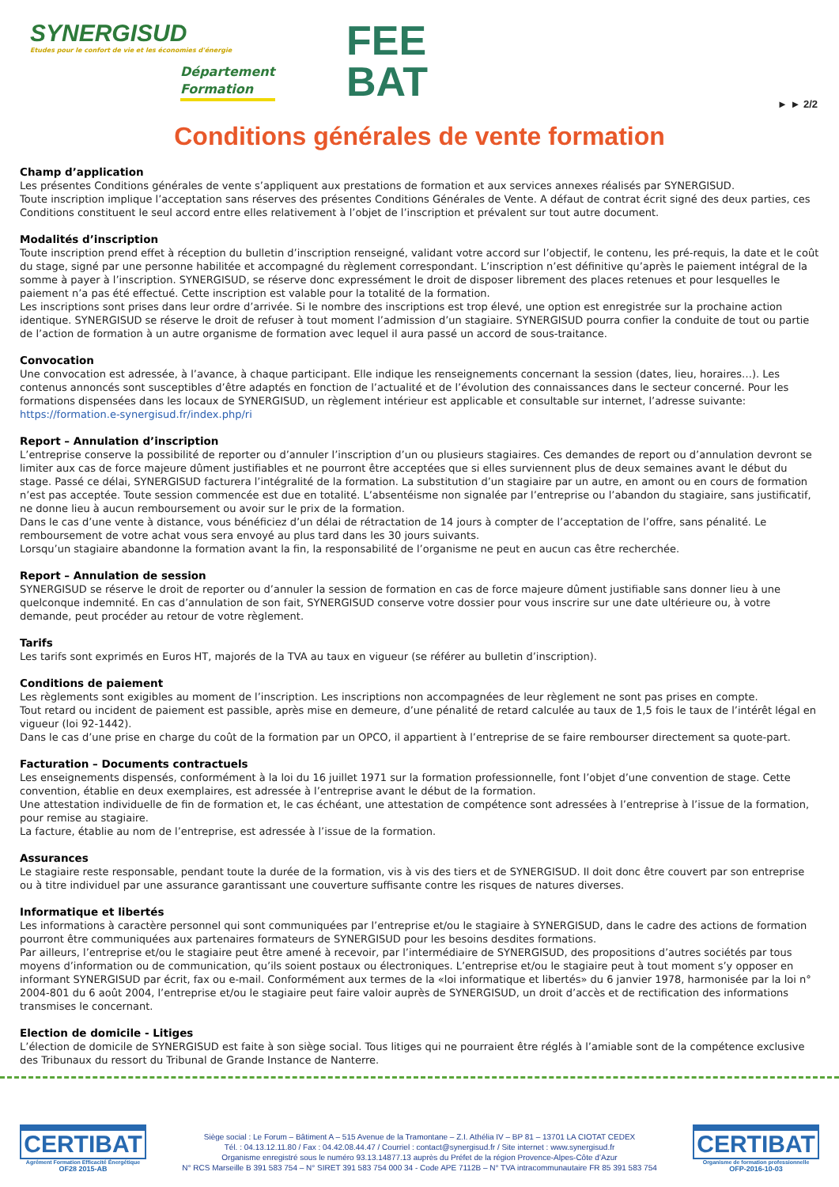SYNERGISUD
Etudes pour le confort de vie et les économies d'énergie
Département
Formation
FEE
BAT
► ► 2/2
Conditions générales de vente formation
Champ d’application
Les présentes Conditions générales de vente s’appliquent aux prestations de formation et aux services annexes réalisés par SYNERGISUD.
Toute inscription implique l’acceptation sans réserves des présentes Conditions Générales de Vente. A défaut de contrat écrit signé des deux parties, ces Conditions constituent le seul accord entre elles relativement à l’objet de l’inscription et prévalent sur tout autre document.
Modalités d’inscription
Toute inscription prend effet à réception du bulletin d’inscription renseigné, validant votre accord sur l’objectif, le contenu, les pré-requis, la date et le coût du stage, signé par une personne habilitée et accompagné du règlement correspondant. L’inscription n’est définitive qu’après le paiement intégral de la somme à payer à l’inscription. SYNERGISUD, se réserve donc expressément le droit de disposer librement des places retenues et pour lesquelles le paiement n’a pas été effectué. Cette inscription est valable pour la totalité de la formation.
Les inscriptions sont prises dans leur ordre d’arrivée. Si le nombre des inscriptions est trop élevé, une option est enregistrée sur la prochaine action identique. SYNERGISUD se réserve le droit de refuser à tout moment l’admission d’un stagiaire. SYNERGISUD pourra confier la conduite de tout ou partie de l’action de formation à un autre organisme de formation avec lequel il aura passé un accord de sous-traitance.
Convocation
Une convocation est adressée, à l’avance, à chaque participant. Elle indique les renseignements concernant la session (dates, lieu, horaires…). Les contenus annoncés sont susceptibles d’être adaptés en fonction de l’actualité et de l’évolution des connaissances dans le secteur concerné. Pour les formations dispensées dans les locaux de SYNERGISUD, un règlement intérieur est applicable et consultable sur internet, l’adresse suivante: https://formation.e-synergisud.fr/index.php/ri
Report – Annulation d’inscription
L’entreprise conserve la possibilité de reporter ou d’annuler l’inscription d’un ou plusieurs stagiaires. Ces demandes de report ou d’annulation devront se limiter aux cas de force majeure dûment justifiables et ne pourront être acceptées que si elles surviennent plus de deux semaines avant le début du stage. Passé ce délai, SYNERGISUD facturera l’intégralité de la formation. La substitution d’un stagiaire par un autre, en amont ou en cours de formation n’est pas acceptée. Toute session commencée est due en totalité. L’absentéisme non signalée par l’entreprise ou l’abandon du stagiaire, sans justificatif, ne donne lieu à aucun remboursement ou avoir sur le prix de la formation.
Dans le cas d’une vente à distance, vous bénéficiez d’un délai de rétractation de 14 jours à compter de l’acceptation de l’offre, sans pénalité. Le remboursement de votre achat vous sera envoyé au plus tard dans les 30 jours suivants.
Lorsqu’un stagiaire abandonne la formation avant la fin, la responsabilité de l’organisme ne peut en aucun cas être recherchée.
Report – Annulation de session
SYNERGISUD se réserve le droit de reporter ou d’annuler la session de formation en cas de force majeure dûment justifiable sans donner lieu à une quelconque indemnité. En cas d’annulation de son fait, SYNERGISUD conserve votre dossier pour vous inscrire sur une date ultérieure ou, à votre demande, peut procéder au retour de votre règlement.
Tarifs
Les tarifs sont exprimés en Euros HT, majorés de la TVA au taux en vigueur (se référer au bulletin d’inscription).
Conditions de paiement
Les règlements sont exigibles au moment de l’inscription. Les inscriptions non accompagnées de leur règlement ne sont pas prises en compte.
Tout retard ou incident de paiement est passible, après mise en demeure, d’une pénalité de retard calculée au taux de 1,5 fois le taux de l’intérêt légal en vigueur (loi 92-1442).
Dans le cas d’une prise en charge du coût de la formation par un OPCO, il appartient à l’entreprise de se faire rembourser directement sa quote-part.
Facturation – Documents contractuels
Les enseignements dispensés, conformément à la loi du 16 juillet 1971 sur la formation professionnelle, font l’objet d’une convention de stage. Cette convention, établie en deux exemplaires, est adressée à l’entreprise avant le début de la formation.
Une attestation individuelle de fin de formation et, le cas échéant, une attestation de compétence sont adressées à l’entreprise à l’issue de la formation, pour remise au stagiaire.
La facture, établie au nom de l’entreprise, est adressée à l’issue de la formation.
Assurances
Le stagiaire reste responsable, pendant toute la durée de la formation, vis à vis des tiers et de SYNERGISUD. Il doit donc être couvert par son entreprise ou à titre individuel par une assurance garantissant une couverture suffisante contre les risques de natures diverses.
Informatique et libertés
Les informations à caractère personnel qui sont communiquées par l’entreprise et/ou le stagiaire à SYNERGISUD, dans le cadre des actions de formation pourront être communiquées aux partenaires formateurs de SYNERGISUD pour les besoins desdites formations.
Par ailleurs, l’entreprise et/ou le stagiaire peut être amené à recevoir, par l’intermédiaire de SYNERGISUD, des propositions d’autres sociétés par tous moyens d’information ou de communication, qu’ils soient postaux ou électroniques. L’entreprise et/ou le stagiaire peut à tout moment s’y opposer en informant SYNERGISUD par écrit, fax ou e-mail. Conformément aux termes de la «loi informatique et libertés» du 6 janvier 1978, harmonisée par la loi n° 2004-801 du 6 août 2004, l’entreprise et/ou le stagiaire peut faire valoir auprès de SYNERGISUD, un droit d’accès et de rectification des informations transmises le concernant.
Election de domicile - Litiges
L’élection de domicile de SYNERGISUD est faite à son siège social. Tous litiges qui ne pourraient être réglés à l’amiable sont de la compétence exclusive des Tribunaux du ressort du Tribunal de Grande Instance de Nanterre.
CERTIBAT
Agrément Formation Efficacité Énergétique
OF28 2015-AB
Siège social : Le Forum – Bâtiment A – 515 Avenue de la Tramontane – Z.I. Athélia IV – BP 81 – 13701 LA CIOTAT CEDEX
Tél. : 04.13.12.11.80 / Fax : 04.42.08.44.47 / Courriel : contact@synergisud.fr / Site internet : www.synergisud.fr
Organisme enregistré sous le numéro 93.13.14877.13 auprès du Préfet de la région Provence-Alpes-Côte d’Azur
N° RCS Marseille B 391 583 754 – N° SIRET 391 583 754 000 34 - Code APE 7112B – N° TVA intracommunautaire FR 85 391 583 754
CERTIBAT
Organisme de formation professionnelle
OFP-2016-10-03